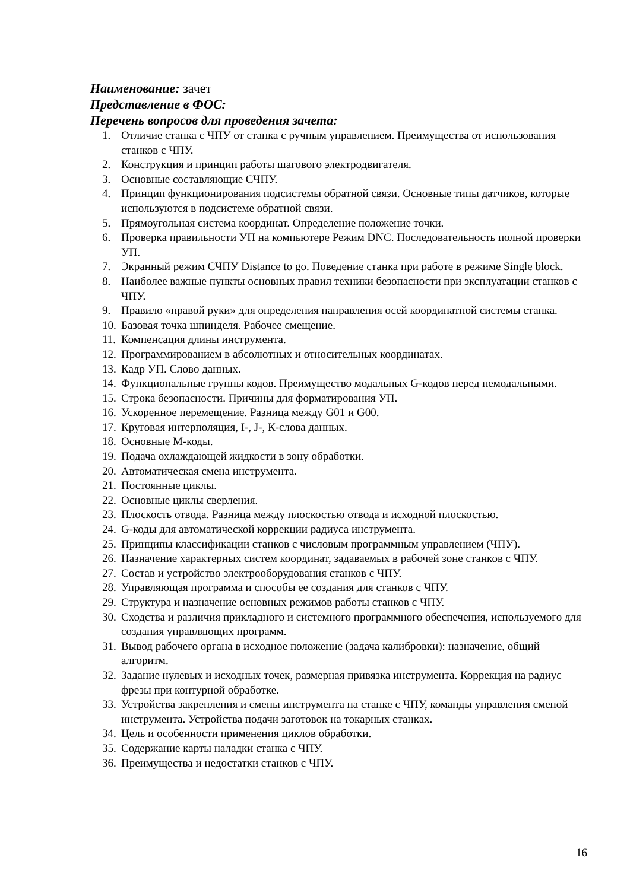Наименование: зачет
Представление в ФОС:
Перечень вопросов для проведения зачета:
1. Отличие станка с ЧПУ от станка с ручным управлением. Преимущества от использования станков с ЧПУ.
2. Конструкция и принцип работы шагового электродвигателя.
3. Основные составляющие СЧПУ.
4. Принцип функционирования подсистемы обратной связи. Основные типы датчиков, которые используются в подсистеме обратной связи.
5. Прямоугольная система координат. Определение положение точки.
6. Проверка правильности УП на компьютере Режим DNC. Последовательность полной проверки УП.
7. Экранный режим СЧПУ Distance to go. Поведение станка при работе в режиме Single block.
8. Наиболее важные пункты основных правил техники безопасности при эксплуатации станков с ЧПУ.
9. Правило «правой руки» для определения направления осей координатной системы станка.
10. Базовая точка шпинделя. Рабочее смещение.
11. Компенсация длины инструмента.
12. Программированием в абсолютных и относительных координатах.
13. Кадр УП. Слово данных.
14. Функциональные группы кодов. Преимущество модальных G-кодов перед немодальными.
15. Строка безопасности. Причины для форматирования УП.
16. Ускоренное перемещение. Разница между G01 и G00.
17. Круговая интерполяция, I-, J-, К-слова данных.
18. Основные М-коды.
19. Подача охлаждающей жидкости в зону обработки.
20. Автоматическая смена инструмента.
21. Постоянные циклы.
22. Основные циклы сверления.
23. Плоскость отвода. Разница между плоскостью отвода и исходной плоскостью.
24. G-коды для автоматической коррекции радиуса инструмента.
25. Принципы классификации станков с числовым программным управлением (ЧПУ).
26. Назначение характерных систем координат, задаваемых в рабочей зоне станков с ЧПУ.
27. Состав и устройство электрооборудования станков с ЧПУ.
28. Управляющая программа и способы ее создания для станков с ЧПУ.
29. Структура и назначение основных режимов работы станков с ЧПУ.
30. Сходства и различия прикладного и системного программного обеспечения, используемого для создания управляющих программ.
31. Вывод рабочего органа в исходное положение (задача калибровки): назначение, общий алгоритм.
32. Задание нулевых и исходных точек, размерная привязка инструмента. Коррекция на радиус фрезы при контурной обработке.
33. Устройства закрепления и смены инструмента на станке с ЧПУ, команды управления сменой инструмента. Устройства подачи заготовок на токарных станках.
34. Цель и особенности применения циклов обработки.
35. Содержание карты наладки станка с ЧПУ.
36. Преимущества и недостатки станков с ЧПУ.
16